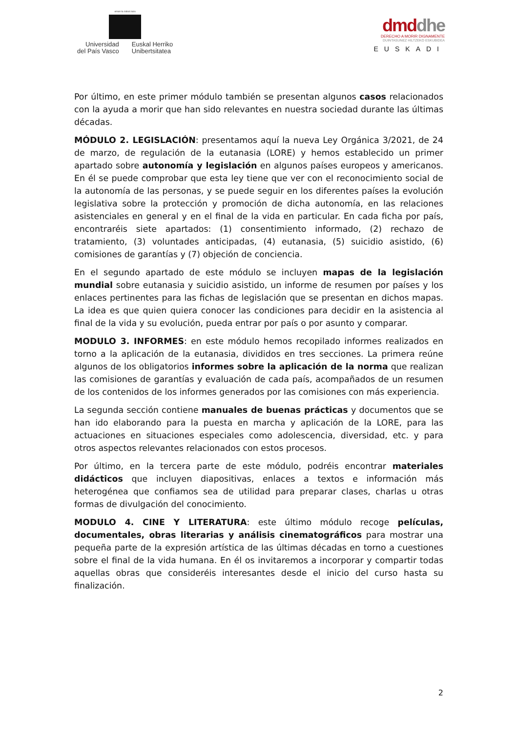eman ta zabal zazu
Universidad
del País Vasco
Euskal Herriko
Unibertsitatea
dmd dhe
DERECHO A MORIR DIGNAMENTE
DUINTASUNEZ HILTZEKO ESKUBIDEA
EUSKADI
Por último, en este primer módulo también se presentan algunos casos relacionados con la ayuda a morir que han sido relevantes en nuestra sociedad durante las últimas décadas.
MÓDULO 2. LEGISLACIÓN: presentamos aquí la nueva Ley Orgánica 3/2021, de 24 de marzo, de regulación de la eutanasia (LORE) y hemos establecido un primer apartado sobre autonomía y legislación en algunos países europeos y americanos. En él se puede comprobar que esta ley tiene que ver con el reconocimiento social de la autonomía de las personas, y se puede seguir en los diferentes países la evolución legislativa sobre la protección y promoción de dicha autonomía, en las relaciones asistenciales en general y en el final de la vida en particular. En cada ficha por país, encontraréis siete apartados: (1) consentimiento informado, (2) rechazo de tratamiento, (3) voluntades anticipadas, (4) eutanasia, (5) suicidio asistido, (6) comisiones de garantías y (7) objeción de conciencia.
En el segundo apartado de este módulo se incluyen mapas de la legislación mundial sobre eutanasia y suicidio asistido, un informe de resumen por países y los enlaces pertinentes para las fichas de legislación que se presentan en dichos mapas. La idea es que quien quiera conocer las condiciones para decidir en la asistencia al final de la vida y su evolución, pueda entrar por país o por asunto y comparar.
MODULO 3. INFORMES: en este módulo hemos recopilado informes realizados en torno a la aplicación de la eutanasia, divididos en tres secciones. La primera reúne algunos de los obligatorios informes sobre la aplicación de la norma que realizan las comisiones de garantías y evaluación de cada país, acompañados de un resumen de los contenidos de los informes generados por las comisiones con más experiencia.
La segunda sección contiene manuales de buenas prácticas y documentos que se han ido elaborando para la puesta en marcha y aplicación de la LORE, para las actuaciones en situaciones especiales como adolescencia, diversidad, etc. y para otros aspectos relevantes relacionados con estos procesos.
Por último, en la tercera parte de este módulo, podréis encontrar materiales didácticos que incluyen diapositivas, enlaces a textos e información más heterogénea que confiamos sea de utilidad para preparar clases, charlas u otras formas de divulgación del conocimiento.
MODULO 4. CINE Y LITERATURA: este último módulo recoge películas, documentales, obras literarias y análisis cinematográficos para mostrar una pequeña parte de la expresión artística de las últimas décadas en torno a cuestiones sobre el final de la vida humana. En él os invitaremos a incorporar y compartir todas aquellas obras que consideréis interesantes desde el inicio del curso hasta su finalización.
2